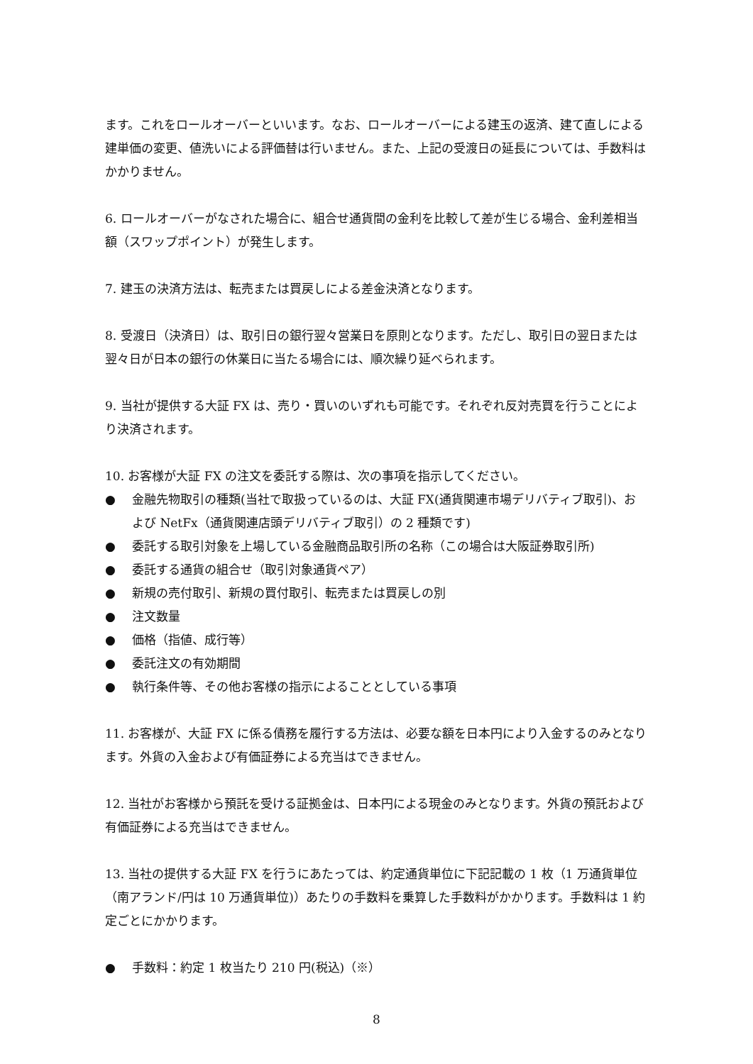ます。これをロールオーバーといいます。なお、ロールオーバーによる建玉の返済、建て直しによる建単価の変更、値洗いによる評価替は行いません。また、上記の受渡日の延長については、手数料はかかりません。
6. ロールオーバーがなされた場合に、組合せ通貨間の金利を比較して差が生じる場合、金利差相当額（スワップポイント）が発生します。
7. 建玉の決済方法は、転売または買戻しによる差金決済となります。
8. 受渡日（決済日）は、取引日の銀行翌々営業日を原則となります。ただし、取引日の翌日または翌々日が日本の銀行の休業日に当たる場合には、順次繰り延べられます。
9. 当社が提供する大証 FX は、売り・買いのいずれも可能です。それぞれ反対売買を行うことにより決済されます。
10. お客様が大証 FX の注文を委託する際は、次の事項を指示してください。
● 金融先物取引の種類(当社で取扱っているのは、大証 FX(通貨関連市場デリバティブ取引)、および NetFx（通貨関連店頭デリバティブ取引）の 2 種類です)
● 委託する取引対象を上場している金融商品取引所の名称（この場合は大阪証券取引所)
● 委託する通貨の組合せ（取引対象通貨ペア）
● 新規の売付取引、新規の買付取引、転売または買戻しの別
● 注文数量
● 価格（指値、成行等）
● 委託注文の有効期間
● 執行条件等、その他お客様の指示によることとしている事項
11. お客様が、大証 FX に係る債務を履行する方法は、必要な額を日本円により入金するのみとなります。外貨の入金および有価証券による充当はできません。
12. 当社がお客様から預託を受ける証拠金は、日本円による現金のみとなります。外貨の預託および有価証券による充当はできません。
13. 当社の提供する大証 FX を行うにあたっては、約定通貨単位に下記記載の 1 枚（1 万通貨単位（南アランド/円は 10 万通貨単位)）あたりの手数料を乗算した手数料がかかります。手数料は 1 約定ごとにかかります。
● 手数料：約定 1 枚当たり 210 円(税込)（※）
8